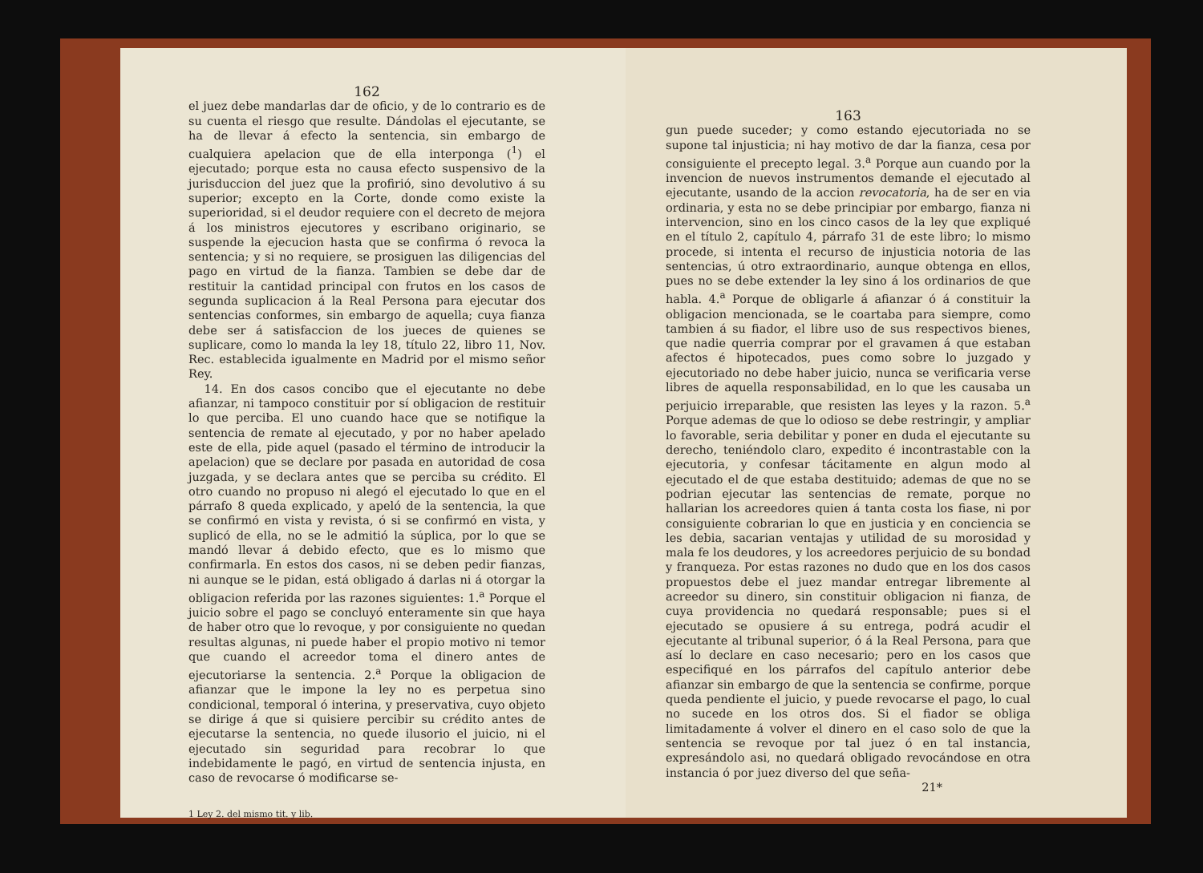162
el juez debe mandarlas dar de oficio, y de lo contrario es de su cuenta el riesgo que resulte. Dándolas el ejecutante, se ha de llevar á efecto la sentencia, sin embargo de cualquiera apelacion que de ella interponga (<sup>1</sup>) el ejecutado; porque esta no causa efecto suspensivo de la jurisduccion del juez que la profirió, sino devolutivo á su superior; excepto en la Corte, donde como existe la superioridad, si el deudor requiere con el decreto de mejora á los ministros ejecutores y escribano originario, se suspende la ejecucion hasta que se confirma ó revoca la sentencia; y si no requiere, se prosiguen las diligencias del pago en virtud de la fianza. Tambien se debe dar de restituir la cantidad principal con frutos en los casos de segunda suplicacion á la Real Persona para ejecutar dos sentencias conformes, sin embargo de aquella; cuya fianza debe ser á satisfaccion de los jueces de quienes se suplicare, como lo manda la ley 18, título 22, libro 11, Nov. Rec. establecida igualmente en Madrid por el mismo señor Rey.
14. En dos casos concibo que el ejecutante no debe afianzar, ni tampoco constituir por sí obligacion de restituir lo que perciba. El uno cuando hace que se notifique la sentencia de remate al ejecutado, y por no haber apelado este de ella, pide aquel (pasado el término de introducir la apelacion) que se declare por pasada en autoridad de cosa juzgada, y se declara antes que se perciba su crédito. El otro cuando no propuso ni alegó el ejecutado lo que en el párrafo 8 queda explicado, y apeló de la sentencia, la que se confirmó en vista y revista, ó si se confirmó en vista, y suplicó de ella, no se le admitió la súplica, por lo que se mandó llevar á debido efecto, que es lo mismo que confirmarla. En estos dos casos, ni se deben pedir fianzas, ni aunque se le pidan, está obligado á darlas ni á otorgar la obligacion referida por las razones siguientes: 1.<sup>a</sup> Porque el juicio sobre el pago se concluyó enteramente sin que haya de haber otro que lo revoque, y por consiguiente no quedan resultas algunas, ni puede haber el propio motivo ni temor que cuando el acreedor toma el dinero antes de ejecutoriarse la sentencia. 2.<sup>a</sup> Porque la obligacion de afianzar que le impone la ley no es perpetua sino condicional, temporal ó interina, y preservativa, cuyo objeto se dirige á que si quisiere percibir su crédito antes de ejecutarse la sentencia, no quede ilusorio el juicio, ni el ejecutado sin seguridad para recobrar lo que indebidamente le pagó, en virtud de sentencia injusta, en caso de revocarse ó modificarse se-
1 Ley 2. del mismo tit. y lib.
163
gun puede suceder; y como estando ejecutoriada no se supone tal injusticia; ni hay motivo de dar la fianza, cesa por consiguiente el precepto legal. 3.<sup>a</sup> Porque aun cuando por la invencion de nuevos instrumentos demande el ejecutado al ejecutante, usando de la accion revocatoria, ha de ser en via ordinaria, y esta no se debe principiar por embargo, fianza ni intervencion, sino en los cinco casos de la ley que expliqué en el título 2, capítulo 4, párrafo 31 de este libro; lo mismo procede, si intenta el recurso de injusticia notoria de las sentencias, ú otro extraordinario, aunque obtenga en ellos, pues no se debe extender la ley sino á los ordinarios de que habla. 4.<sup>a</sup> Porque de obligarle á afianzar ó á constituir la obligacion mencionada, se le coartaba para siempre, como tambien á su fiador, el libre uso de sus respectivos bienes, que nadie querria comprar por el gravamen á que estaban afectos é hipotecados, pues como sobre lo juzgado y ejecutoriado no debe haber juicio, nunca se verificaria verse libres de aquella responsabilidad, en lo que les causaba un perjuicio irreparable, que resisten las leyes y la razon. 5.<sup>a</sup> Porque ademas de que lo odioso se debe restringir, y ampliar lo favorable, seria debilitar y poner en duda el ejecutante su derecho, teniéndolo claro, expedito é incontrastable con la ejecutoria, y confesar tácitamente en algun modo al ejecutado el de que estaba destituido; ademas de que no se podrian ejecutar las sentencias de remate, porque no hallarian los acreedores quien á tanta costa los fiase, ni por consiguiente cobrarian lo que en justicia y en conciencia se les debia, sacarian ventajas y utilidad de su morosidad y mala fe los deudores, y los acreedores perjuicio de su bondad y franqueza. Por estas razones no dudo que en los dos casos propuestos debe el juez mandar entregar libremente al acreedor su dinero, sin constituir obligacion ni fianza, de cuya providencia no quedará responsable; pues si el ejecutado se opusiere á su entrega, podrá acudir el ejecutante al tribunal superior, ó á la Real Persona, para que así lo declare en caso necesario; pero en los casos que especifiqué en los párrafos del capítulo anterior debe afianzar sin embargo de que la sentencia se confirme, porque queda pendiente el juicio, y puede revocarse el pago, lo cual no sucede en los otros dos. Si el fiador se obliga limitadamente á volver el dinero en el caso solo de que la sentencia se revoque por tal juez ó en tal instancia, expresándolo asi, no quedará obligado revocándose en otra instancia ó por juez diverso del que seña-
21*